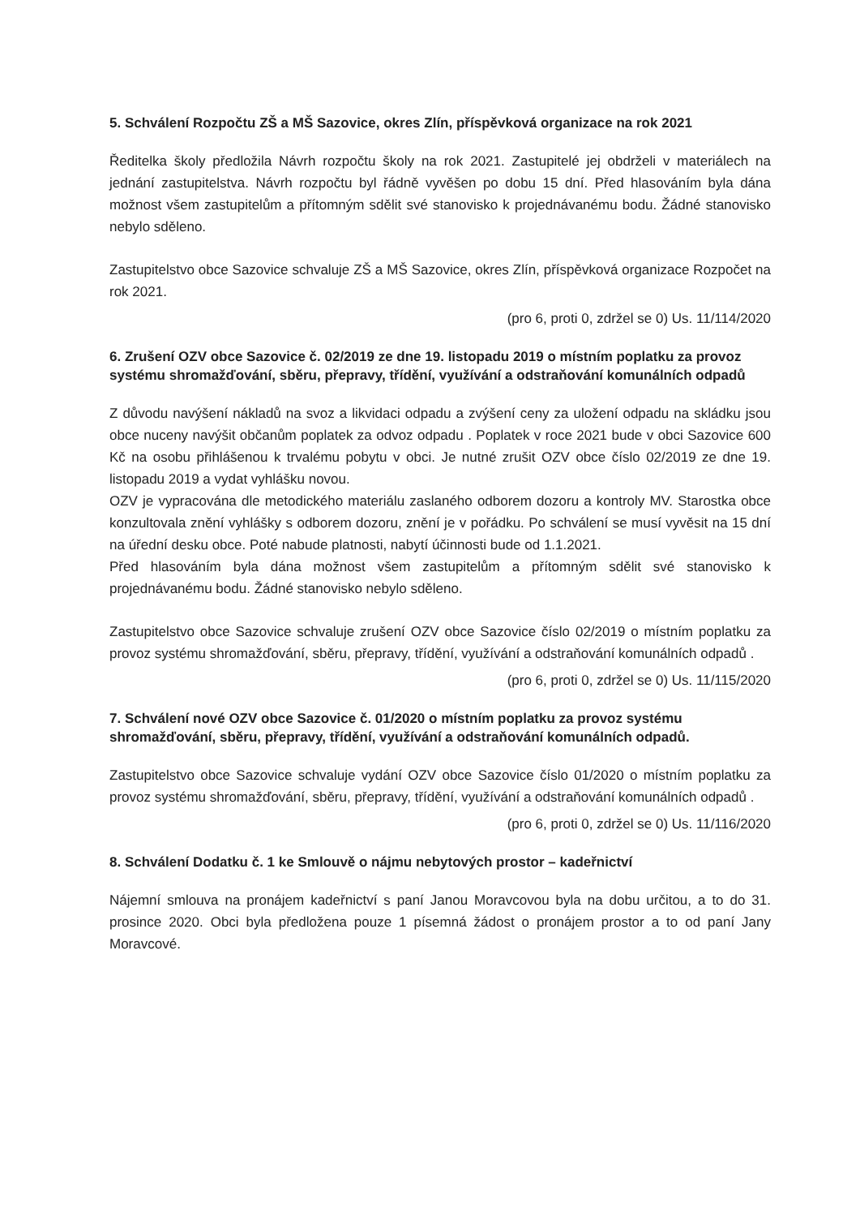5. Schválení Rozpočtu ZŠ a MŠ Sazovice, okres Zlín, příspěvková organizace na rok 2021
Ředitelka školy předložila Návrh rozpočtu školy na rok 2021. Zastupitelé jej obdrželi v materiálech na jednání zastupitelstva. Návrh rozpočtu byl řádně vyvěšen po dobu 15 dní. Před hlasováním byla dána možnost všem zastupitelům a přítomným sdělit své stanovisko k projednávanému bodu. Žádné stanovisko nebylo sděleno.
Zastupitelstvo obce Sazovice schvaluje ZŠ a MŠ Sazovice, okres Zlín, příspěvková organizace Rozpočet na rok 2021.
(pro 6, proti 0, zdržel se 0) Us. 11/114/2020
6. Zrušení OZV obce Sazovice č. 02/2019 ze dne 19. listopadu 2019 o místním poplatku za provoz systému shromažďování, sběru, přepravy, třídění, využívání a odstraňování komunálních odpadů
Z důvodu navýšení nákladů na svoz a likvidaci odpadu a zvýšení ceny za uložení odpadu na skládku jsou obce nuceny navýšit občanům poplatek za odvoz odpadu . Poplatek v roce 2021 bude v obci Sazovice 600 Kč na osobu přihlášenou k trvalému pobytu v obci. Je nutné zrušit OZV obce číslo 02/2019 ze dne 19. listopadu 2019 a vydat vyhlášku novou.
OZV je vypracována dle metodického materiálu zaslaného odborem dozoru a kontroly MV. Starostka obce konzultovala znění vyhlášky s odborem dozoru, znění je v pořádku. Po schválení se musí vyvěsit na 15 dní na úřední desku obce. Poté nabude platnosti, nabytí účinnosti bude od 1.1.2021.
Před hlasováním byla dána možnost všem zastupitelům a přítomným sdělit své stanovisko k projednávanému bodu. Žádné stanovisko nebylo sděleno.
Zastupitelstvo obce Sazovice schvaluje zrušení OZV obce Sazovice číslo 02/2019 o místním poplatku za provoz systému shromažďování, sběru, přepravy, třídění, využívání a odstraňování komunálních odpadů .
(pro 6, proti 0, zdržel se 0) Us. 11/115/2020
7. Schválení nové OZV obce Sazovice č. 01/2020 o místním poplatku za provoz systému shromažďování, sběru, přepravy, třídění, využívání a odstraňování komunálních odpadů.
Zastupitelstvo obce Sazovice schvaluje vydání OZV obce Sazovice číslo 01/2020 o místním poplatku za provoz systému shromažďování, sběru, přepravy, třídění, využívání a odstraňování komunálních odpadů .
(pro 6, proti 0, zdržel se 0) Us. 11/116/2020
8. Schválení Dodatku č. 1 ke Smlouvě o nájmu nebytových prostor – kadeřnictví
Nájemní smlouva na pronájem kadeřnictví s paní Janou Moravcovou byla na dobu určitou, a to do 31. prosince 2020. Obci byla předložena pouze 1 písemná žádost o pronájem prostor a to od paní Jany Moravcové.